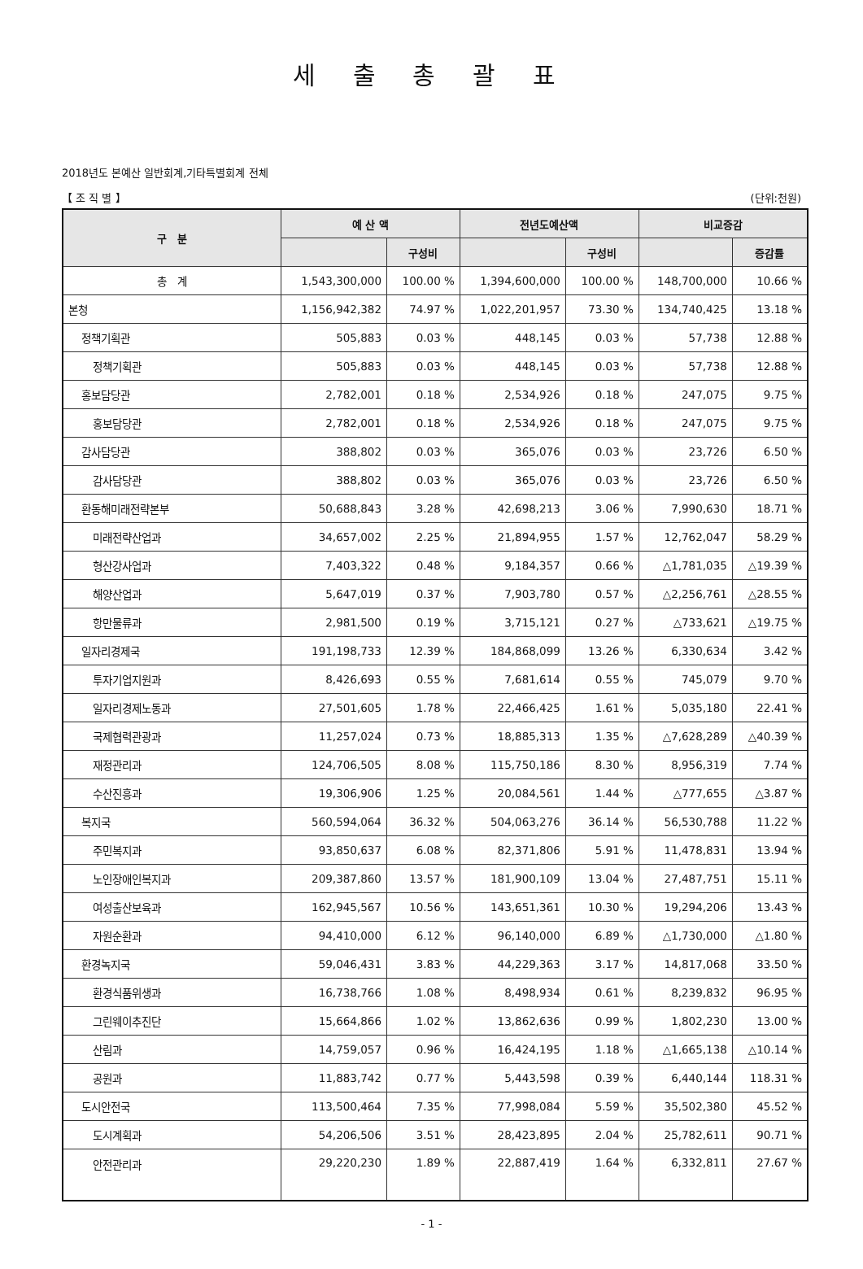세 출 총 괄 표
2018년도 본예산 일반회계,기타특별회계 전체
【 조 직 별 】 (단위:천원)
| 구 분 | 예 산 액 | | 전년도예산액 | | 비교증감 | |
| --- | --- | --- | --- | --- | --- | --- |
| | | 구성비 | | 구성비 | | 증감률 |
| 총 계 | 1,543,300,000 | 100.00 % | 1,394,600,000 | 100.00 % | 148,700,000 | 10.66 % |
| 본청 | 1,156,942,382 | 74.97 % | 1,022,201,957 | 73.30 % | 134,740,425 | 13.18 % |
| 정책기획관 | 505,883 | 0.03 % | 448,145 | 0.03 % | 57,738 | 12.88 % |
| 정책기획관 | 505,883 | 0.03 % | 448,145 | 0.03 % | 57,738 | 12.88 % |
| 홍보담당관 | 2,782,001 | 0.18 % | 2,534,926 | 0.18 % | 247,075 | 9.75 % |
| 홍보담당관 | 2,782,001 | 0.18 % | 2,534,926 | 0.18 % | 247,075 | 9.75 % |
| 감사담당관 | 388,802 | 0.03 % | 365,076 | 0.03 % | 23,726 | 6.50 % |
| 감사담당관 | 388,802 | 0.03 % | 365,076 | 0.03 % | 23,726 | 6.50 % |
| 환동해미래전략본부 | 50,688,843 | 3.28 % | 42,698,213 | 3.06 % | 7,990,630 | 18.71 % |
| 미래전략산업과 | 34,657,002 | 2.25 % | 21,894,955 | 1.57 % | 12,762,047 | 58.29 % |
| 형산강사업과 | 7,403,322 | 0.48 % | 9,184,357 | 0.66 % | △1,781,035 | △19.39 % |
| 해양산업과 | 5,647,019 | 0.37 % | 7,903,780 | 0.57 % | △2,256,761 | △28.55 % |
| 항만물류과 | 2,981,500 | 0.19 % | 3,715,121 | 0.27 % | △733,621 | △19.75 % |
| 일자리경제국 | 191,198,733 | 12.39 % | 184,868,099 | 13.26 % | 6,330,634 | 3.42 % |
| 투자기업지원과 | 8,426,693 | 0.55 % | 7,681,614 | 0.55 % | 745,079 | 9.70 % |
| 일자리경제노동과 | 27,501,605 | 1.78 % | 22,466,425 | 1.61 % | 5,035,180 | 22.41 % |
| 국제협력관광과 | 11,257,024 | 0.73 % | 18,885,313 | 1.35 % | △7,628,289 | △40.39 % |
| 재정관리과 | 124,706,505 | 8.08 % | 115,750,186 | 8.30 % | 8,956,319 | 7.74 % |
| 수산진흥과 | 19,306,906 | 1.25 % | 20,084,561 | 1.44 % | △777,655 | △3.87 % |
| 복지국 | 560,594,064 | 36.32 % | 504,063,276 | 36.14 % | 56,530,788 | 11.22 % |
| 주민복지과 | 93,850,637 | 6.08 % | 82,371,806 | 5.91 % | 11,478,831 | 13.94 % |
| 노인장애인복지과 | 209,387,860 | 13.57 % | 181,900,109 | 13.04 % | 27,487,751 | 15.11 % |
| 여성출산보육과 | 162,945,567 | 10.56 % | 143,651,361 | 10.30 % | 19,294,206 | 13.43 % |
| 자원순환과 | 94,410,000 | 6.12 % | 96,140,000 | 6.89 % | △1,730,000 | △1.80 % |
| 환경녹지국 | 59,046,431 | 3.83 % | 44,229,363 | 3.17 % | 14,817,068 | 33.50 % |
| 환경식품위생과 | 16,738,766 | 1.08 % | 8,498,934 | 0.61 % | 8,239,832 | 96.95 % |
| 그린웨이추진단 | 15,664,866 | 1.02 % | 13,862,636 | 0.99 % | 1,802,230 | 13.00 % |
| 산림과 | 14,759,057 | 0.96 % | 16,424,195 | 1.18 % | △1,665,138 | △10.14 % |
| 공원과 | 11,883,742 | 0.77 % | 5,443,598 | 0.39 % | 6,440,144 | 118.31 % |
| 도시안전국 | 113,500,464 | 7.35 % | 77,998,084 | 5.59 % | 35,502,380 | 45.52 % |
| 도시계획과 | 54,206,506 | 3.51 % | 28,423,895 | 2.04 % | 25,782,611 | 90.71 % |
| 안전관리과 | 29,220,230 | 1.89 % | 22,887,419 | 1.64 % | 6,332,811 | 27.67 % |
- 1 -